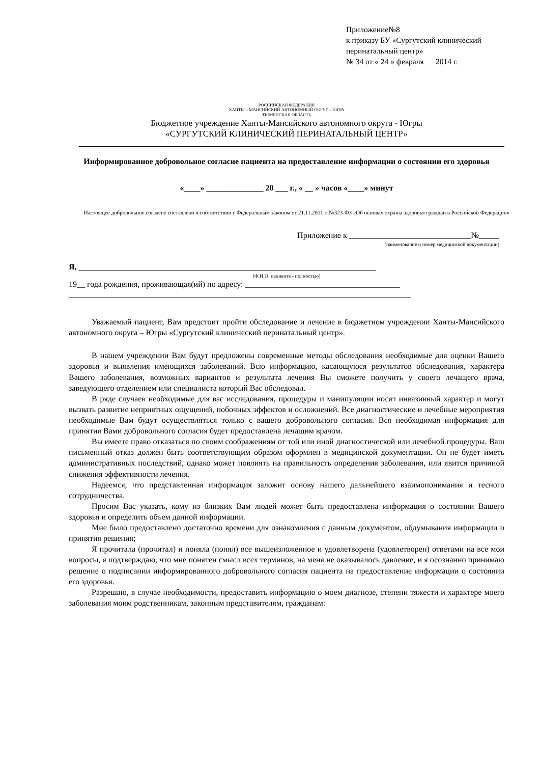Приложение№8
к приказу БУ «Сургутский клинический
перинатальный центр»
№ 34 от « 24 » февраля 2014 г.
РОССИЙСКАЯ ФЕДЕРАЦИЯ
ХАНТЫ – МАНСИЙСКИЙ АВТОНОМНЫЙ ОКРУГ – ЮГРА
ТЮМЕНСКАЯ ОБЛАСТЬ
Бюджетное учреждение Ханты-Мансийского автономного округа - Югры
«СУРГУТСКИЙ КЛИНИЧЕСКИЙ ПЕРИНАТАЛЬНЫЙ ЦЕНТР»
Информированное добровольное согласие пациента на предоставление информации о состоянии его здоровья
«____» ______________ 20 ___ г., « __ » часов «____» минут
Настоящее добровольное согласие составлено в соответствии с Федеральным законом от 21.11.2011 г. №323-ФЗ «Об основах охраны здоровья граждан в Российской Федерации»
Приложение к ______________________________№_____
(наименование и номер медицинской документации)
Я, _________________________________________________________________________
(Ф.И.О. пациента - полностью)
19__ года рождения, проживающая(ий) по адресу: ______________________________________
____________________________________________________________________________________
Уважаемый пациент, Вам предстоит пройти обследование и лечение в бюджетном учреждении Ханты-Мансийского автономного округа – Югры «Сургутский клинический перинатальный центр».
В нашем учреждении Вам будут предложены современные методы обследования необходимые для оценки Вашего здоровья и выявления имеющихся заболеваний. Всю информацию, касающуюся результатов обследования, характера Вашего заболевания, возможных вариантов и результата лечения Вы сможете получить у своего лечащего врача, заведующего отделением или специалиста который Вас обследовал.
В ряде случаев необходимые для вас исследования, процедуры и манипуляции носят инвазивный характер и могут вызвать развитие неприятных ощущений, побочных эффектов и осложнений. Все диагностические и лечебные мероприятия необходимые Вам будут осуществляться только с вашего добровольного согласия. Вся необходимая информация для принятия Вами добровольного согласия будет предоставлена лечащим врачом.
Вы имеете право отказаться по своим соображениям от той или иной диагностической или лечебной процедуры. Ваш письменный отказ должен быть соответствующим образом оформлен в медицинской документации. Он не будет иметь административных последствий, однако может повлиять на правильность определения заболевания, или явится причиной снижения эффективности лечения.
Надеемся, что представленная информация заложит основу нашего дальнейшего взаимопонимания и тесного сотрудничества.
Просим Вас указать, кому из близких Вам людей может быть предоставлена информация о состоянии Вашего здоровья и определить объем данной информации.
Мне было предоставлено достаточно времени для ознакомления с данным документом, обдумывания информации и принятия решения;
Я прочитала (прочитал) и поняла (понял) все вышеизложенное и удовлетворена (удовлетворен) ответами на все мои вопросы, я подтверждаю, что мне понятен смысл всех терминов, на меня не оказывалось давление, и я осознанно принимаю решение о подписании информированного добровольного согласия пациента на предоставление информации о состоянии его здоровья.
Разрешаю, в случае необходимости, предоставить информацию о моем диагнозе, степени тяжести и характере моего заболевания моим родственникам, законным представителям, гражданам: